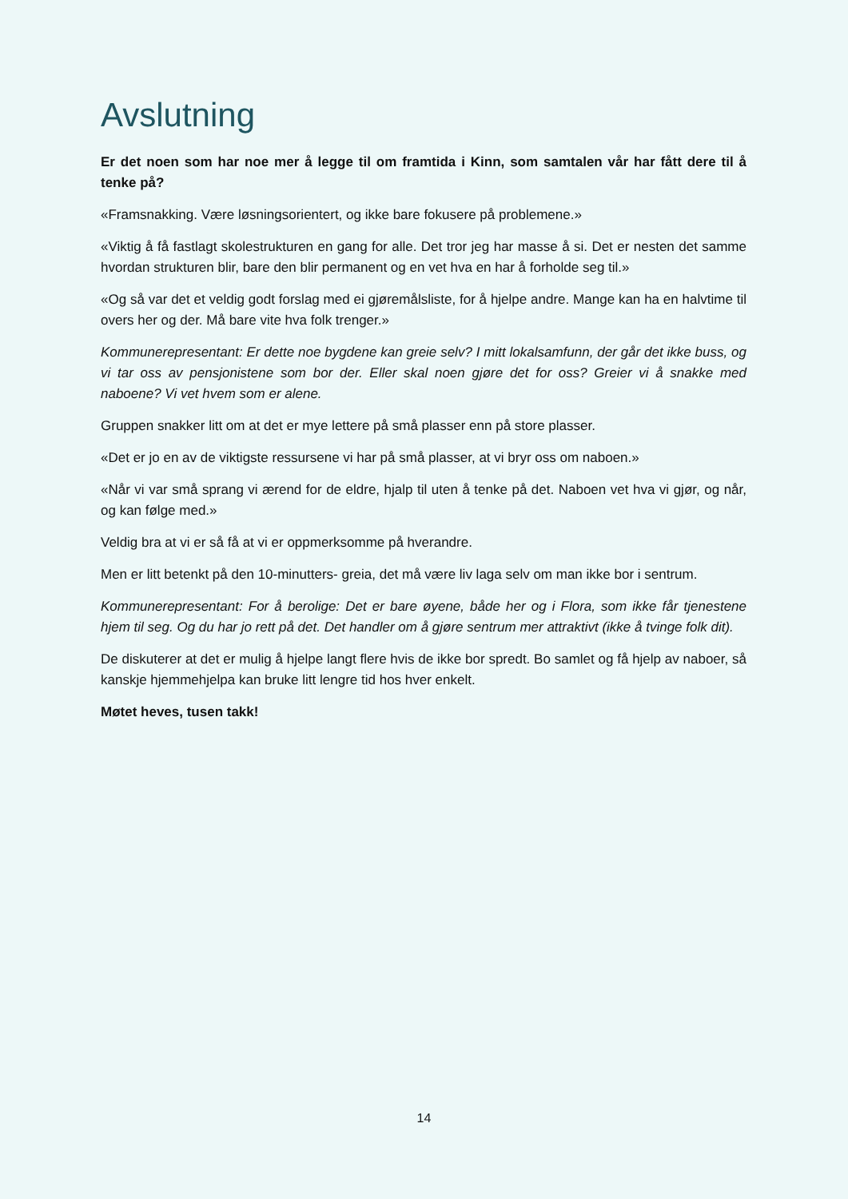Avslutning
Er det noen som har noe mer å legge til om framtida i Kinn, som samtalen vår har fått dere til å tenke på?
«Framsnakking. Være løsningsorientert, og ikke bare fokusere på problemene.»
«Viktig å få fastlagt skolestrukturen en gang for alle. Det tror jeg har masse å si. Det er nesten det samme hvordan strukturen blir, bare den blir permanent og en vet hva en har å forholde seg til.»
«Og så var det et veldig godt forslag med ei gjøremålsliste, for å hjelpe andre. Mange kan ha en halvtime til overs her og der. Må bare vite hva folk trenger.»
Kommunerepresentant: Er dette noe bygdene kan greie selv? I mitt lokalsamfunn, der går det ikke buss, og vi tar oss av pensjonistene som bor der. Eller skal noen gjøre det for oss? Greier vi å snakke med naboene? Vi vet hvem som er alene.
Gruppen snakker litt om at det er mye lettere på små plasser enn på store plasser.
«Det er jo en av de viktigste ressursene vi har på små plasser, at vi bryr oss om naboen.»
«Når vi var små sprang vi ærend for de eldre, hjalp til uten å tenke på det. Naboen vet hva vi gjør, og når, og kan følge med.»
Veldig bra at vi er så få at vi er oppmerksomme på hverandre.
Men er litt betenkt på den 10-minutters- greia, det må være liv laga selv om man ikke bor i sentrum.
Kommunerepresentant: For å berolige: Det er bare øyene, både her og i Flora, som ikke får tjenestene hjem til seg. Og du har jo rett på det. Det handler om å gjøre sentrum mer attraktivt (ikke å tvinge folk dit).
De diskuterer at det er mulig å hjelpe langt flere hvis de ikke bor spredt. Bo samlet og få hjelp av naboer, så kanskje hjemmehjelpa kan bruke litt lengre tid hos hver enkelt.
Møtet heves, tusen takk!
14